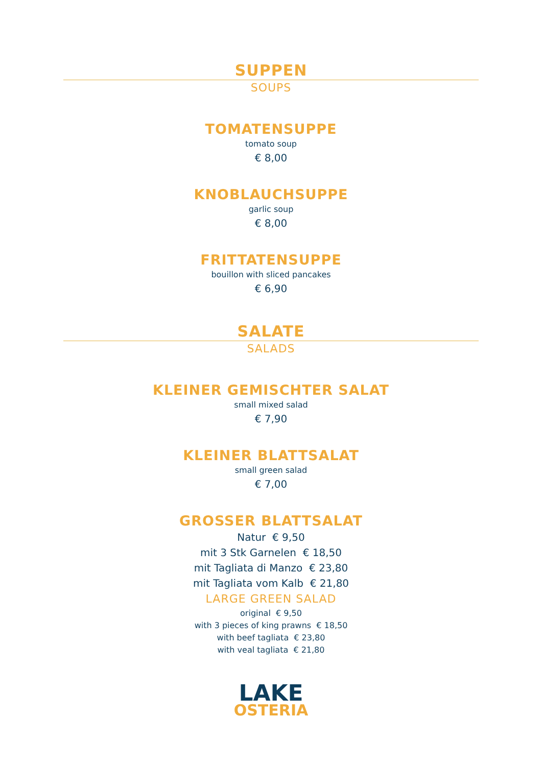SUPPEN
SOUPS
TOMATENSUPPE
tomato soup
€ 8,00
KNOBLAUCHSUPPE
garlic soup
€ 8,00
FRITTATENSUPPE
bouillon with sliced pancakes
€ 6,90
SALATE
SALADS
KLEINER GEMISCHTER SALAT
small mixed salad
€ 7,90
KLEINER BLATTSALAT
small green salad
€ 7,00
GROSSER BLATTSALAT
Natur € 9,50
mit 3 Stk Garnelen € 18,50
mit Tagliata di Manzo € 23,80
mit Tagliata vom Kalb € 21,80
LARGE GREEN SALAD
original € 9,50
with 3 pieces of king prawns € 18,50
with beef tagliata € 23,80
with veal tagliata € 21,80
LAKE
OSTERIA